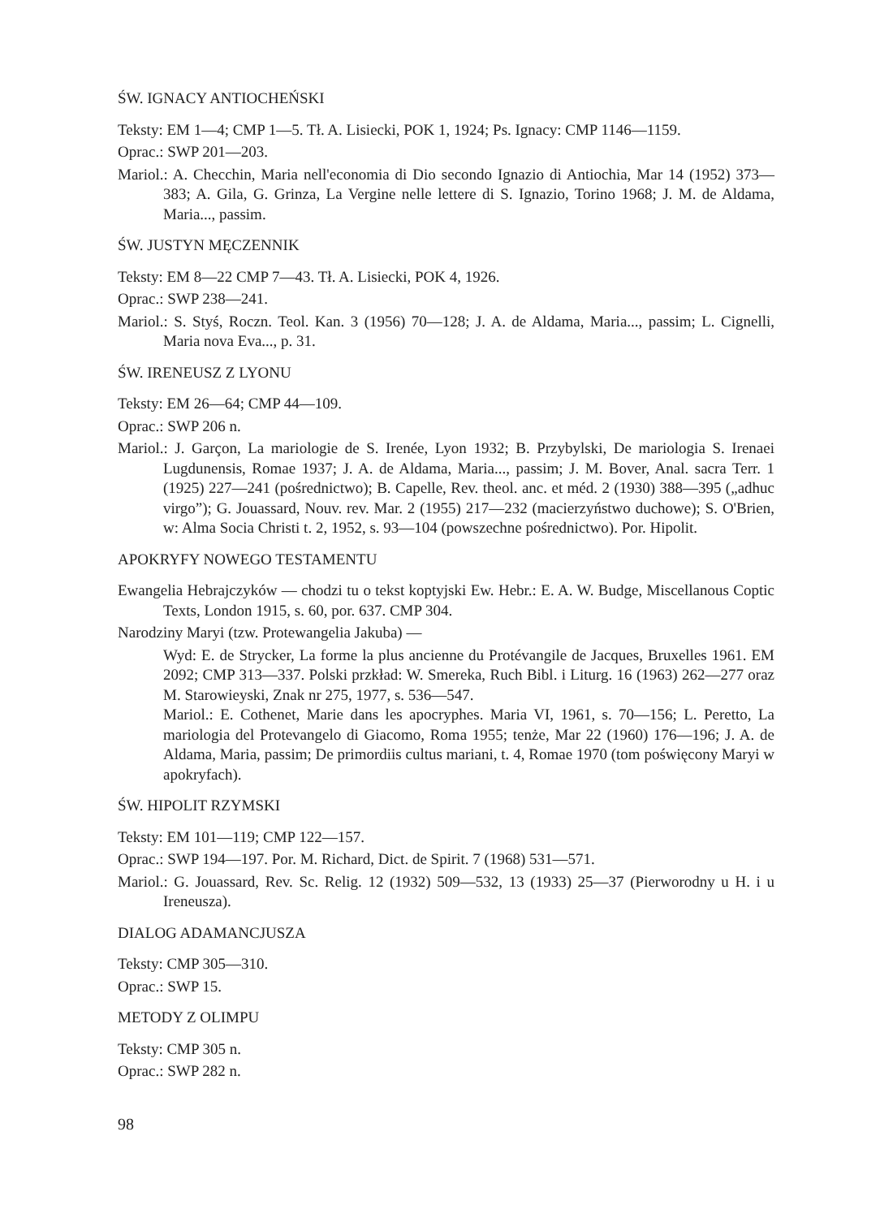ŚW. IGNACY ANTIOCHEŃSKI
Teksty: EM 1—4; CMP 1—5. Tł. A. Lisiecki, POK 1, 1924; Ps. Ignacy: CMP 1146—1159.
Oprac.: SWP 201—203.
Mariol.: A. Checchin, Maria nell'economia di Dio secondo Ignazio di Antiochia, Mar 14 (1952) 373—383; A. Gila, G. Grinza, La Vergine nelle lettere di S. Ignazio, Torino 1968; J. M. de Aldama, Maria..., passim.
ŚW. JUSTYN MĘCZENNIK
Teksty: EM 8—22 CMP 7—43. Tł. A. Lisiecki, POK 4, 1926.
Oprac.: SWP 238—241.
Mariol.: S. Styś, Roczn. Teol. Kan. 3 (1956) 70—128; J. A. de Aldama, Maria..., passim; L. Cignelli, Maria nova Eva..., p. 31.
ŚW. IRENEUSZ Z LYONU
Teksty: EM 26—64; CMP 44—109.
Oprac.: SWP 206 n.
Mariol.: J. Garçon, La mariologie de S. Irenée, Lyon 1932; B. Przybylski, De mariologia S. Irenaei Lugdunensis, Romae 1937; J. A. de Aldama, Maria..., passim; J. M. Bover, Anal. sacra Terr. 1 (1925) 227—241 (pośrednictwo); B. Capelle, Rev. theol. anc. et méd. 2 (1930) 388—395 („adhuc virgo”); G. Jouassard, Nouv. rev. Mar. 2 (1955) 217—232 (macierzyństwo duchowe); S. O'Brien, w: Alma Socia Christi t. 2, 1952, s. 93—104 (powszechne pośrednictwo). Por. Hipolit.
APOKRYFY NOWEGO TESTAMENTU
Ewangelia Hebrajczyków — chodzi tu o tekst koptyjski Ew. Hebr.: E. A. W. Budge, Miscellanous Coptic Texts, London 1915, s. 60, por. 637. CMP 304.
Narodziny Maryi (tzw. Protewangelia Jakuba) —
Wyd: E. de Strycker, La forme la plus ancienne du Protévangile de Jacques, Bruxelles 1961. EM 2092; CMP 313—337. Polski przkład: W. Smereka, Ruch Bibl. i Liturg. 16 (1963) 262—277 oraz M. Starowieyski, Znak nr 275, 1977, s. 536—547.
Mariol.: E. Cothenet, Marie dans les apocryphes. Maria VI, 1961, s. 70—156; L. Peretto, La mariologia del Protevangelo di Giacomo, Roma 1955; tenże, Mar 22 (1960) 176—196; J. A. de Aldama, Maria, passim; De primordiis cultus mariani, t. 4, Romae 1970 (tom poświęcony Maryi w apokryfach).
ŚW. HIPOLIT RZYMSKI
Teksty: EM 101—119; CMP 122—157.
Oprac.: SWP 194—197. Por. M. Richard, Dict. de Spirit. 7 (1968) 531—571.
Mariol.: G. Jouassard, Rev. Sc. Relig. 12 (1932) 509—532, 13 (1933) 25—37 (Pierworodny u H. i u Ireneusza).
DIALOG ADAMANCJUSZA
Teksty: CMP 305—310.
Oprac.: SWP 15.
METODY Z OLIMPU
Teksty: CMP 305 n.
Oprac.: SWP 282 n.
98